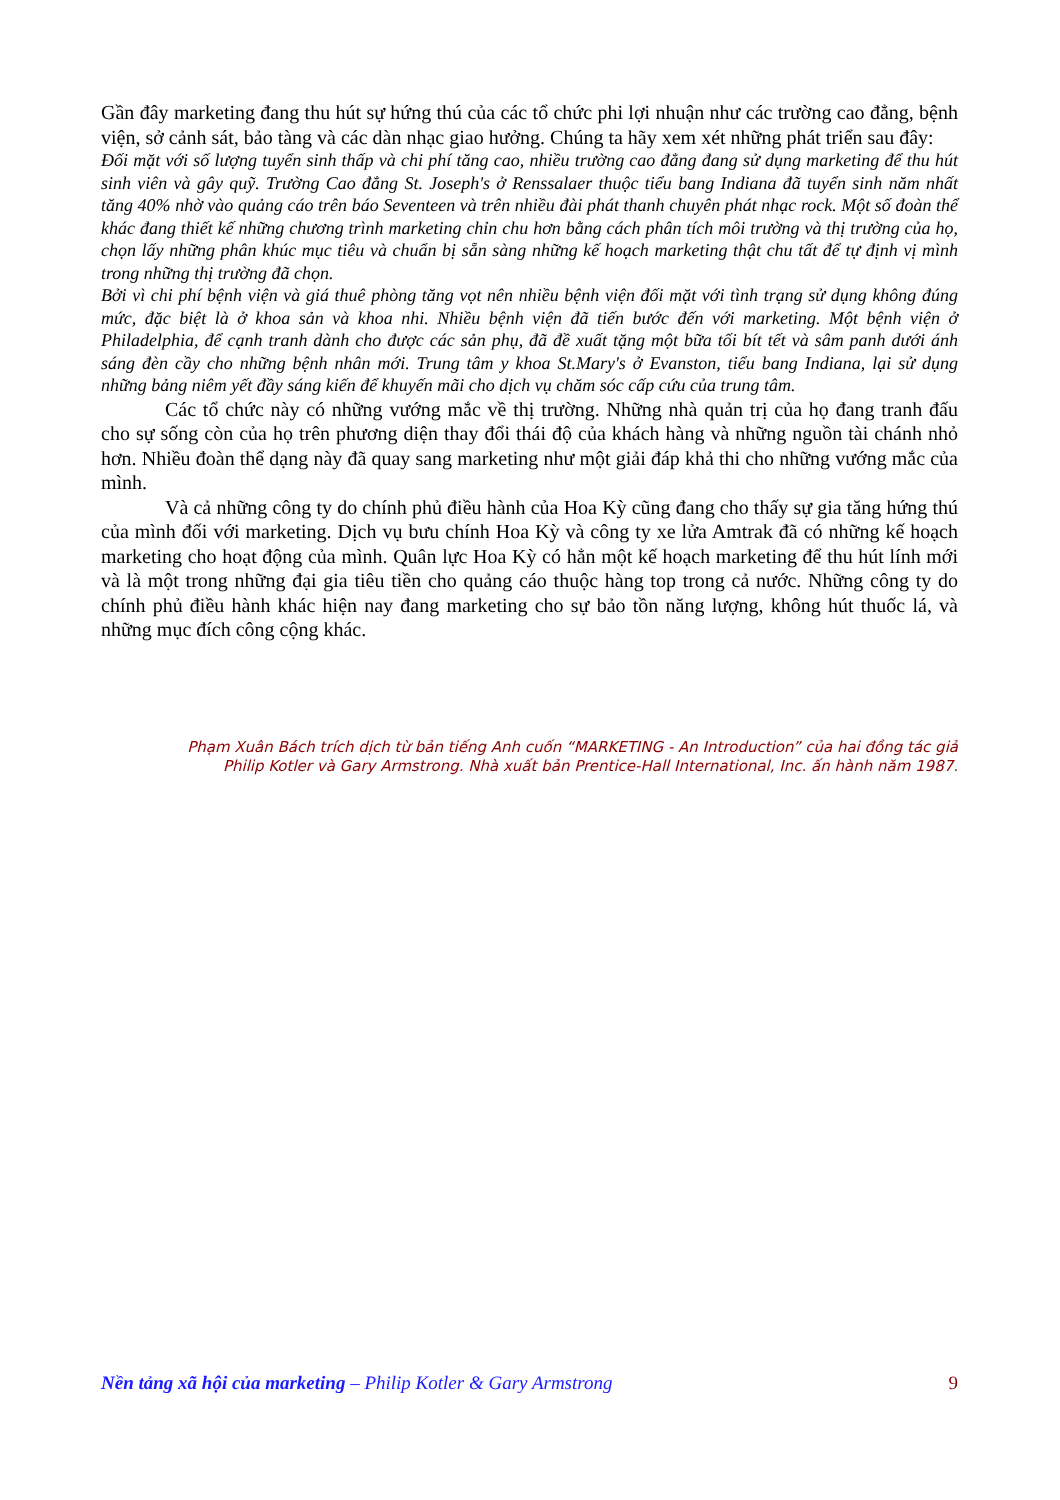Gần đây marketing đang thu hút sự hứng thú của các tổ chức phi lợi nhuận như các trường cao đẳng, bệnh viện, sở cảnh sát, bảo tàng và các dàn nhạc giao hưởng. Chúng ta hãy xem xét những phát triển sau đây:
Đối mặt với số lượng tuyển sinh thấp và chi phí tăng cao, nhiều trường cao đẳng đang sử dụng marketing để thu hút sinh viên và gây quỹ. Trường Cao đẳng St. Joseph's ở Renssalaer thuộc tiểu bang Indiana đã tuyển sinh năm nhất tăng 40% nhờ vào quảng cáo trên báo Seventeen và trên nhiều đài phát thanh chuyên phát nhạc rock. Một số đoàn thể khác đang thiết kế những chương trình marketing chỉn chu hơn bằng cách phân tích môi trường và thị trường của họ, chọn lấy những phân khúc mục tiêu và chuẩn bị sẵn sàng những kế hoạch marketing thật chu tất để tự định vị mình trong những thị trường đã chọn.
Bởi vì chi phí bệnh viện và giá thuê phòng tăng vọt nên nhiều bệnh viện đối mặt với tình trạng sử dụng không đúng mức, đặc biệt là ở khoa sản và khoa nhi. Nhiều bệnh viện đã tiến bước đến với marketing. Một bệnh viện ở Philadelphia, để cạnh tranh dành cho được các sản phụ, đã đề xuất tặng một bữa tối bít tết và sâm panh dưới ánh sáng đèn cầy cho những bệnh nhân mới. Trung tâm y khoa St.Mary's ở Evanston, tiểu bang Indiana, lại sử dụng những bảng niêm yết đầy sáng kiến để khuyến mãi cho dịch vụ chăm sóc cấp cứu của trung tâm.
Các tổ chức này có những vướng mắc về thị trường. Những nhà quản trị của họ đang tranh đấu cho sự sống còn của họ trên phương diện thay đổi thái độ của khách hàng và những nguồn tài chánh nhỏ hơn. Nhiều đoàn thể dạng này đã quay sang marketing như một giải đáp khả thi cho những vướng mắc của mình.
Và cả những công ty do chính phủ điều hành của Hoa Kỳ cũng đang cho thấy sự gia tăng hứng thú của mình đối với marketing. Dịch vụ bưu chính Hoa Kỳ và công ty xe lửa Amtrak đã có những kế hoạch marketing cho hoạt động của mình. Quân lực Hoa Kỳ có hẳn một kế hoạch marketing để thu hút lính mới và là một trong những đại gia tiêu tiền cho quảng cáo thuộc hàng top trong cả nước. Những công ty do chính phủ điều hành khác hiện nay đang marketing cho sự bảo tồn năng lượng, không hút thuốc lá, và những mục đích công cộng khác.
Phạm Xuân Bách trích dịch từ bản tiếng Anh cuốn “MARKETING - An Introduction” của hai đồng tác giả
Philip Kotler và Gary Armstrong. Nhà xuất bản Prentice-Hall International, Inc. ấn hành năm 1987.
Nền tảng xã hội của marketing – Philip Kotler & Gary Armstrong 9